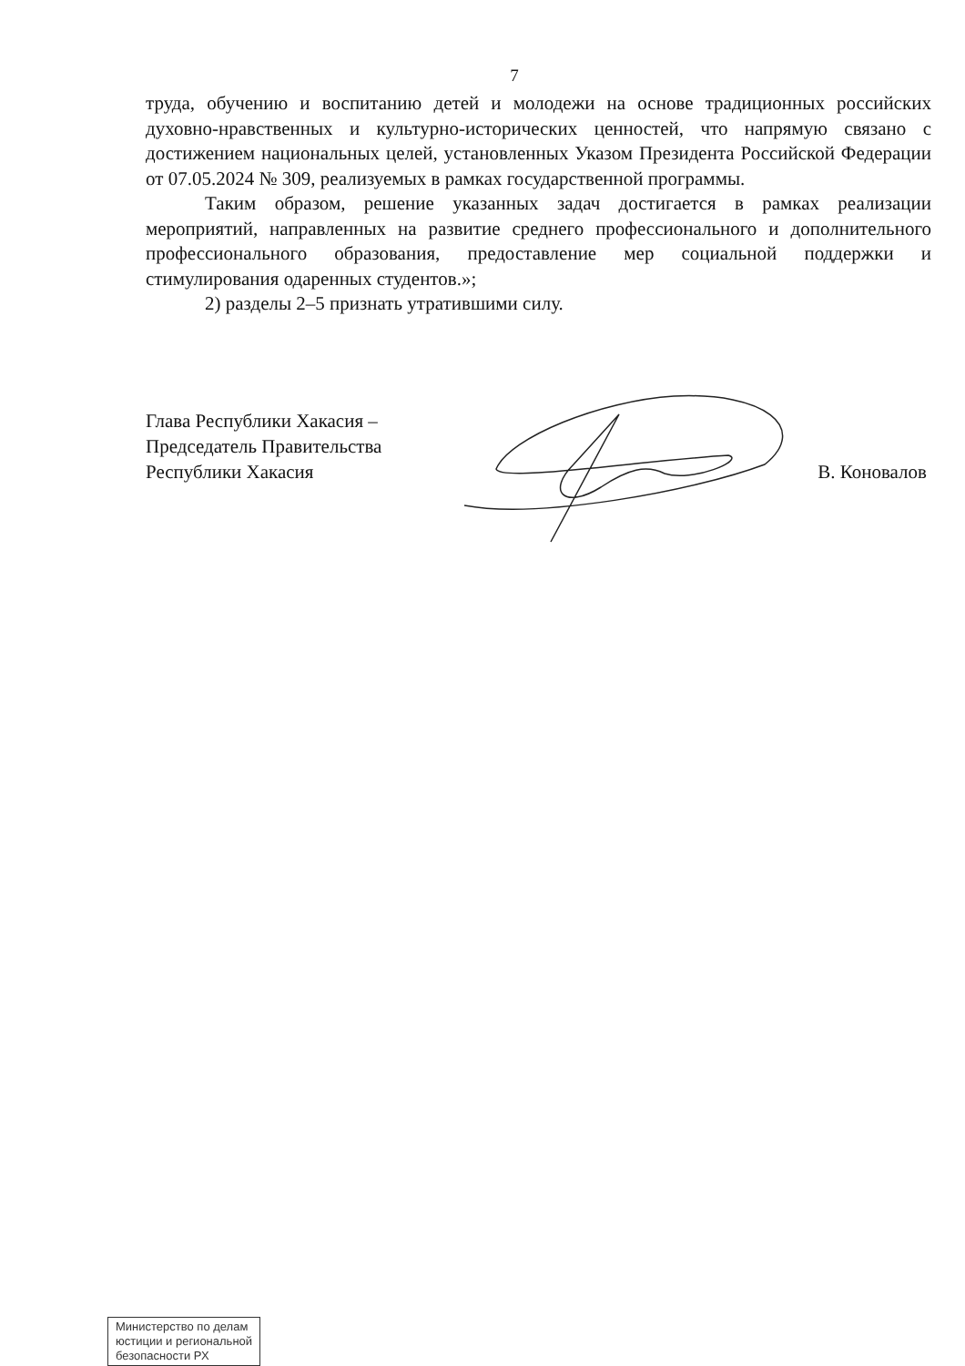7
труда, обучению и воспитанию детей и молодежи на основе традиционных российских духовно-нравственных и культурно-исторических ценностей, что напрямую связано с достижением национальных целей, установленных Указом Президента Российской Федерации от 07.05.2024 № 309, реализуемых в рамках государственной программы.
Таким образом, решение указанных задач достигается в рамках реализации мероприятий, направленных на развитие среднего профессионального и дополнительного профессионального образования, предоставление мер социальной поддержки и стимулирования одаренных студентов.»;
2) разделы 2–5 признать утратившими силу.
Глава Республики Хакасия –
Председатель Правительства
Республики Хакасия
В. Коновалов
Министерство по делам
юстиции и региональной
безопасности РХ